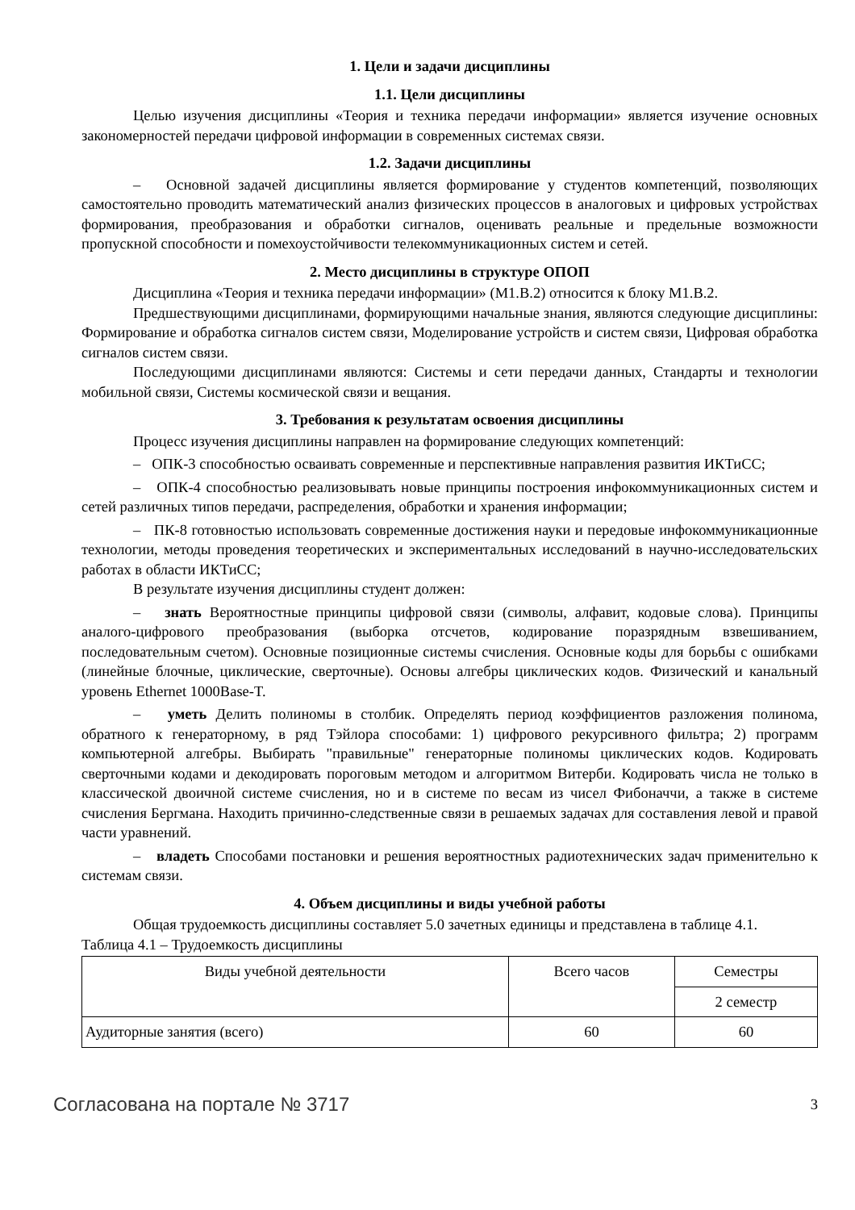1. Цели и задачи дисциплины
1.1. Цели дисциплины
Целью изучения дисциплины «Теория и техника передачи информации» является изучение основных закономерностей передачи цифровой информации в современных системах связи.
1.2. Задачи дисциплины
– Основной задачей дисциплины является формирование у студентов компетенций, позволяющих самостоятельно проводить математический анализ физических процессов в аналоговых и цифровых устройствах формирования, преобразования и обработки сигналов, оценивать реальные и предельные возможности пропускной способности и помехоустойчивости телекоммуникационных систем и сетей.
2. Место дисциплины в структуре ОПОП
Дисциплина «Теория и техника передачи информации» (М1.В.2) относится к блоку М1.В.2.
Предшествующими дисциплинами, формирующими начальные знания, являются следующие дисциплины: Формирование и обработка сигналов систем связи, Моделирование устройств и систем связи, Цифровая обработка сигналов систем связи.
Последующими дисциплинами являются: Системы и сети передачи данных, Стандарты и технологии мобильной связи, Системы космической связи и вещания.
3. Требования к результатам освоения дисциплины
Процесс изучения дисциплины направлен на формирование следующих компетенций:
– ОПК-3 способностью осваивать современные и перспективные направления развития ИКТиСС;
– ОПК-4 способностью реализовывать новые принципы построения инфокоммуникационных систем и сетей различных типов передачи, распределения, обработки и хранения информации;
– ПК-8 готовностью использовать современные достижения науки и передовые инфокоммуникационные технологии, методы проведения теоретических и экспериментальных исследований в научно-исследовательских работах в области ИКТиСС;
В результате изучения дисциплины студент должен:
– знать Вероятностные принципы цифровой связи (символы, алфавит, кодовые слова). Принципы аналого-цифрового преобразования (выборка отсчетов, кодирование поразрядным взвешиванием, последовательным счетом). Основные позиционные системы счисления. Основные коды для борьбы с ошибками (линейные блочные, циклические, сверточные). Основы алгебры циклических кодов. Физический и канальный уровень Ethernet 1000Base-T.
– уметь Делить полиномы в столбик. Определять период коэффициентов разложения полинома, обратного к генераторному, в ряд Тэйлора способами: 1) цифрового рекурсивного фильтра; 2) программ компьютерной алгебры. Выбирать "правильные" генераторные полиномы циклических кодов. Кодировать сверточными кодами и декодировать пороговым методом и алгоритмом Витерби. Кодировать числа не только в классической двоичной системе счисления, но и в системе по весам из чисел Фибоначчи, а также в системе счисления Бергмана. Находить причинно-следственные связи в решаемых задачах для составления левой и правой части уравнений.
– владеть Способами постановки и решения вероятностных радиотехнических задач применительно к системам связи.
4. Объем дисциплины и виды учебной работы
Общая трудоемкость дисциплины составляет 5.0 зачетных единицы и представлена в таблице 4.1.
Таблица 4.1 – Трудоемкость дисциплины
| Виды учебной деятельности | Всего часов | Семестры |
| --- | --- | --- |
| | | 2 семестр |
| Аудиторные занятия (всего) | 60 | 60 |
Согласована на портале № 3717 3